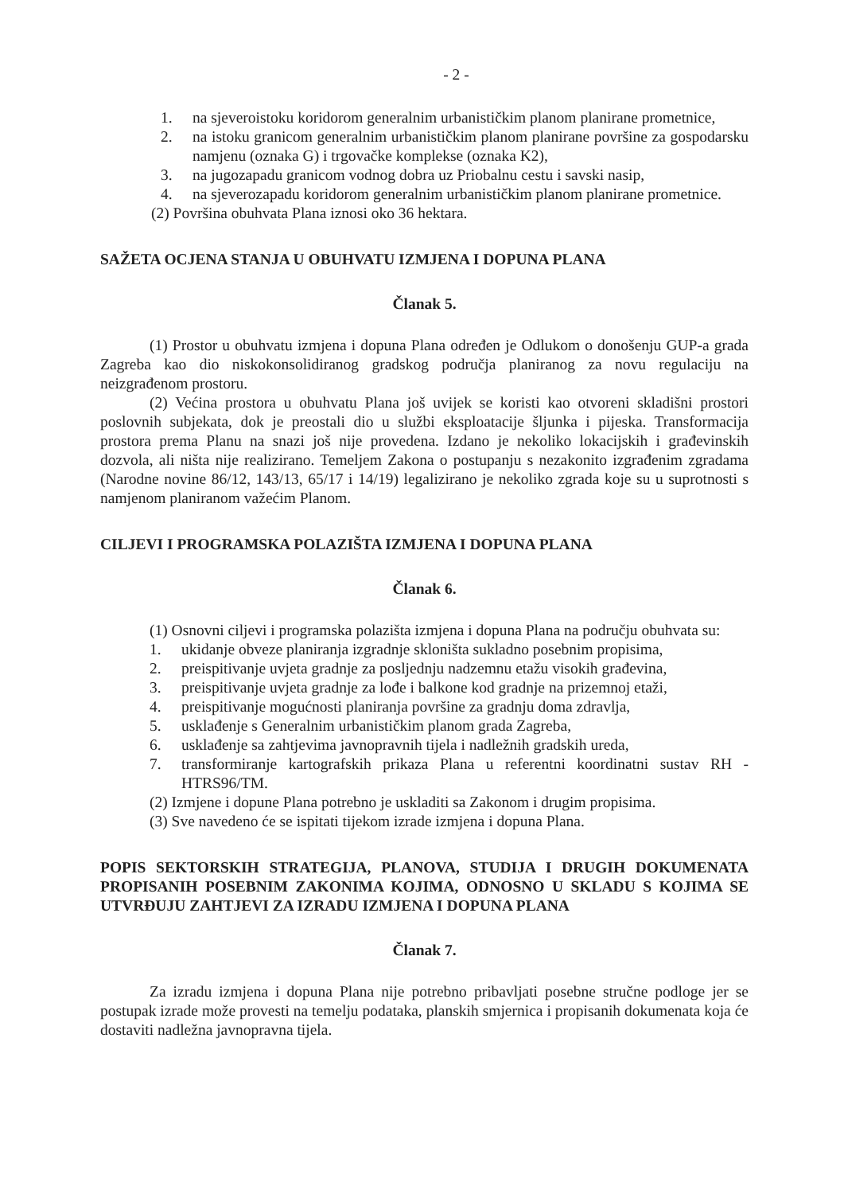- 2 -
1. na sjeveroistoku koridorom generalnim urbanističkim planom planirane prometnice,
2. na istoku granicom generalnim urbanističkim planom planirane površine za gospodarsku namjenu (oznaka G) i trgovačke komplekse (oznaka K2),
3. na jugozapadu granicom vodnog dobra uz Priobalnu cestu i savski nasip,
4. na sjeverozapadu koridorom generalnim urbanističkim planom planirane prometnice.
(2) Površina obuhvata Plana iznosi oko 36 hektara.
SAŽETA OCJENA STANJA U OBUHVATU IZMJENA I DOPUNA PLANA
Članak 5.
(1) Prostor u obuhvatu izmjena i dopuna Plana određen je Odlukom o donošenju GUP-a grada Zagreba kao dio niskokonsolidiranog gradskog područja planiranog za novu regulaciju na neizgrađenom prostoru.
(2) Većina prostora u obuhvatu Plana još uvijek se koristi kao otvoreni skladišni prostori poslovnih subjekata, dok je preostali dio u službi eksploatacije šljunka i pijeska. Transformacija prostora prema Planu na snazi još nije provedena. Izdano je nekoliko lokacijskih i građevinskih dozvola, ali ništa nije realizirano. Temeljem Zakona o postupanju s nezakonito izgrađenim zgradama (Narodne novine 86/12, 143/13, 65/17 i 14/19) legalizirano je nekoliko zgrada koje su u suprotnosti s namjenom planiranom važećim Planom.
CILJEVI I PROGRAMSKA POLAZIŠTA IZMJENA I DOPUNA PLANA
Članak 6.
(1) Osnovni ciljevi i programska polazišta izmjena i dopuna Plana na području obuhvata su:
1. ukidanje obveze planiranja izgradnje skloništa sukladno posebnim propisima,
2. preispitivanje uvjeta gradnje za posljednju nadzemnu etažu visokih građevina,
3. preispitivanje uvjeta gradnje za lođe i balkone kod gradnje na prizemnoj etaži,
4. preispitivanje mogućnosti planiranja površine za gradnju doma zdravlja,
5. usklađenje s Generalnim urbanističkim planom grada Zagreba,
6. usklađenje sa zahtjevima javnopravnih tijela i nadležnih gradskih ureda,
7. transformiranje kartografskih prikaza Plana u referentni koordinatni sustav RH - HTRS96/TM.
(2) Izmjene i dopune Plana potrebno je uskladiti sa Zakonom i drugim propisima.
(3) Sve navedeno će se ispitati tijekom izrade izmjena i dopuna Plana.
POPIS SEKTORSKIH STRATEGIJA, PLANOVA, STUDIJA I DRUGIH DOKUMENATA PROPISANIH POSEBNIM ZAKONIMA KOJIMA, ODNOSNO U SKLADU S KOJIMA SE UTVRĐUJU ZAHTJEVI ZA IZRADU IZMJENA I DOPUNA PLANA
Članak 7.
Za izradu izmjena i dopuna Plana nije potrebno pribavljati posebne stručne podloge jer se postupak izrade može provesti na temelju podataka, planskih smjernica i propisanih dokumenata koja će dostaviti nadležna javnopravna tijela.